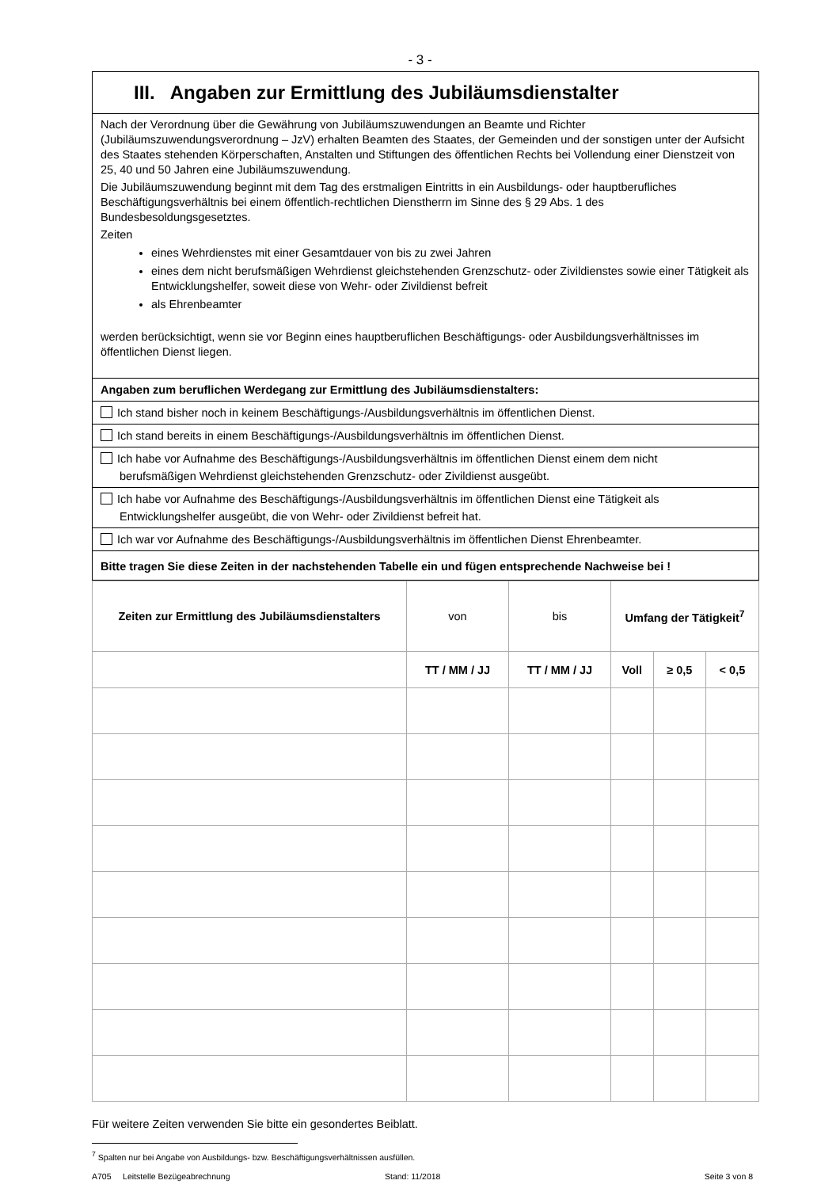- 3 -
III. Angaben zur Ermittlung des Jubiläumsdienstalter
Nach der Verordnung über die Gewährung von Jubiläumszuwendungen an Beamte und Richter (Jubiläumszuwendungsverordnung – JzV) erhalten Beamten des Staates, der Gemeinden und der sonstigen unter der Aufsicht des Staates stehenden Körperschaften, Anstalten und Stiftungen des öffentlichen Rechts bei Vollendung einer Dienstzeit von 25, 40 und 50 Jahren eine Jubiläumszuwendung.
Die Jubiläumszuwendung beginnt mit dem Tag des erstmaligen Eintritts in ein Ausbildungs- oder hauptberufliches Beschäftigungsverhältnis bei einem öffentlich-rechtlichen Dienstherrn im Sinne des § 29 Abs. 1 des Bundesbesoldungsgesetztes.
Zeiten
eines Wehrdienstes mit einer Gesamtdauer von bis zu zwei Jahren
eines dem nicht berufsmäßigen Wehrdienst gleichstehenden Grenzschutz- oder Zivildienstes sowie einer Tätigkeit als Entwicklungshelfer, soweit diese von Wehr- oder Zivildienst befreit
als Ehrenbeamter
werden berücksichtigt, wenn sie vor Beginn eines hauptberuflichen Beschäftigungs- oder Ausbildungsverhältnisses im öffentlichen Dienst liegen.
Angaben zum beruflichen Werdegang zur Ermittlung des Jubiläumsdienstalters:
Ich stand bisher noch in keinem Beschäftigungs-/Ausbildungsverhältnis im öffentlichen Dienst.
Ich stand bereits in einem Beschäftigungs-/Ausbildungsverhältnis im öffentlichen Dienst.
Ich habe vor Aufnahme des Beschäftigungs-/Ausbildungsverhältnis im öffentlichen Dienst einem dem nicht
berufsmäßigen Wehrdienst gleichstehenden Grenzschutz- oder Zivildienst ausgeübt.
Ich habe vor Aufnahme des Beschäftigungs-/Ausbildungsverhältnis im öffentlichen Dienst eine Tätigkeit als
Entwicklungshelfer ausgeübt, die von Wehr- oder Zivildienst befreit hat.
Ich war vor Aufnahme des Beschäftigungs-/Ausbildungsverhältnis im öffentlichen Dienst Ehrenbeamter.
Bitte tragen Sie diese Zeiten in der nachstehenden Tabelle ein und fügen entsprechende Nachweise bei !
| Zeiten zur Ermittlung des Jubiläumsdienstalters | von | bis | Umfang der Tätigkeit<sup>7</sup> | | |
| --- | --- | --- | --- | --- | --- |
| | TT / MM / JJ | TT / MM / JJ | Voll | ≥ 0,5 | < 0,5 |
Für weitere Zeiten verwenden Sie bitte ein gesondertes Beiblatt.
<sup>7</sup> Spalten nur bei Angabe von Ausbildungs- bzw. Beschäftigungsverhältnissen ausfüllen.
A705 Leitstelle Bezügeabrechnung Stand: 11/2018 Seite 3 von 8